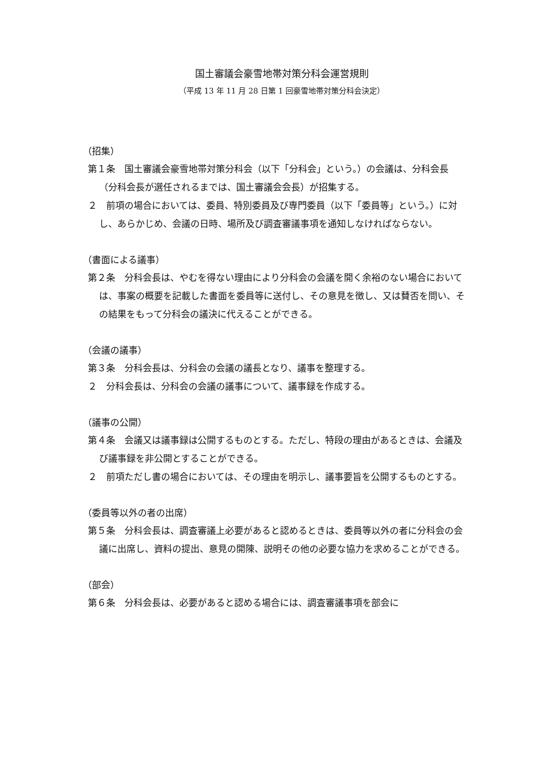国土審議会豪雪地帯対策分科会運営規則
（平成 13 年 11 月 28 日第 1 回豪雪地帯対策分科会決定）
（招集）
第１条　国土審議会豪雪地帯対策分科会（以下「分科会」という。）の会議は、分科会長（分科会長が選任されるまでは、国土審議会会長）が招集する。
２　前項の場合においては、委員、特別委員及び専門委員（以下「委員等」という。）に対し、あらかじめ、会議の日時、場所及び調査審議事項を通知しなければならない。
（書面による議事）
第２条　分科会長は、やむを得ない理由により分科会の会議を開く余裕のない場合においては、事案の概要を記載した書面を委員等に送付し、その意見を徴し、又は賛否を問い、その結果をもって分科会の議決に代えることができる。
（会議の議事）
第３条　分科会長は、分科会の会議の議長となり、議事を整理する。
２　分科会長は、分科会の会議の議事について、議事録を作成する。
（議事の公開）
第４条　会議又は議事録は公開するものとする。ただし、特段の理由があるときは、会議及び議事録を非公開とすることができる。
２　前項ただし書の場合においては、その理由を明示し、議事要旨を公開するものとする。
（委員等以外の者の出席）
第５条　分科会長は、調査審議上必要があると認めるときは、委員等以外の者に分科会の会議に出席し、資料の提出、意見の開陳、説明その他の必要な協力を求めることができる。
（部会）
第６条　分科会長は、必要があると認める場合には、調査審議事項を部会に